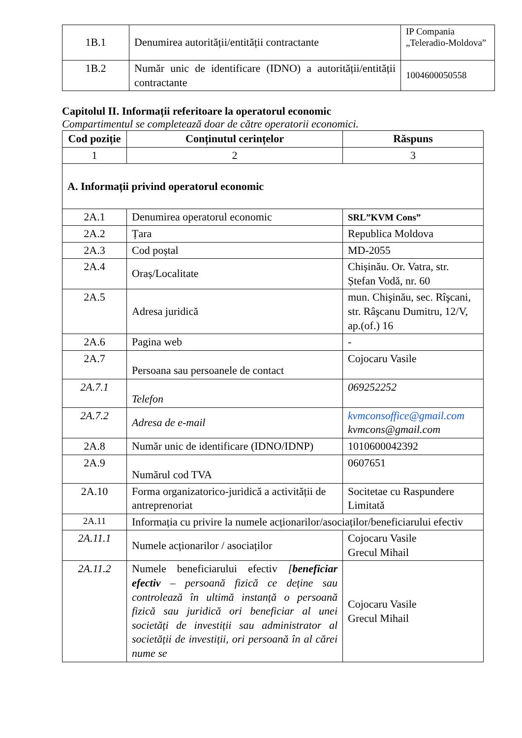| 1B.1 | Denumirea autorității/entității contractante | IP Compania „Teleradio-Moldova” |
| 1B.2 | Număr unic de identificare (IDNO) a autorității/entității contractante | 1004600050558 |
Capitolul II. Informații referitoare la operatorul economic
Compartimentul se completează doar de către operatorii economici.
| Cod poziție | Conținutul cerințelor | Răspuns |
| --- | --- | --- |
| 1 | 2 | 3 |
| A. Informații privind operatorul economic | | |
| 2A.1 | Denumirea operatorul economic | SRL”KVM Cons” |
| 2A.2 | Țara | Republica Moldova |
| 2A.3 | Cod poștal | MD-2055 |
| 2A.4 | Oraș/Localitate | Chișinău. Or. Vatra, str. Ștefan Vodă, nr. 60 |
| 2A.5 | Adresa juridică | mun. Chişinău, sec. Rîşcani, str. Râşcanu Dumitru, 12/V, ap.(of.) 16 |
| 2A.6 | Pagina web | - |
| 2A.7 | Persoana sau persoanele de contact | Cojocaru Vasile |
| 2A.7.1 | Telefon | 069252252 |
| 2A.7.2 | Adresa de e-mail | kvmconsoffice@gmail.com kvmcons@gmail.com |
| 2A.8 | Număr unic de identificare (IDNO/IDNP) | 1010600042392 |
| 2A.9 | Numărul cod TVA | 0607651 |
| 2A.10 | Forma organizatorico-juridică a activității de antreprenoriat | Socitetae cu Raspundere Limitată |
| 2A.11 | Informația cu privire la numele acționarilor/asociaților/beneficiarului efectiv | |
| 2A.11.1 | Numele acționarilor / asociaților | Cojocaru Vasile Grecul Mihail |
| 2A.11.2 | Numele beneficiarului efectiv [ beneficiar efectiv – persoană fizică ce deține sau controlează în ultimă instanță o persoană fizică sau juridică ori beneficiar al unei societăți de investiții sau administrator al societății de investiții, ori persoană în al cărei nume se | Cojocaru Vasile Grecul Mihail |